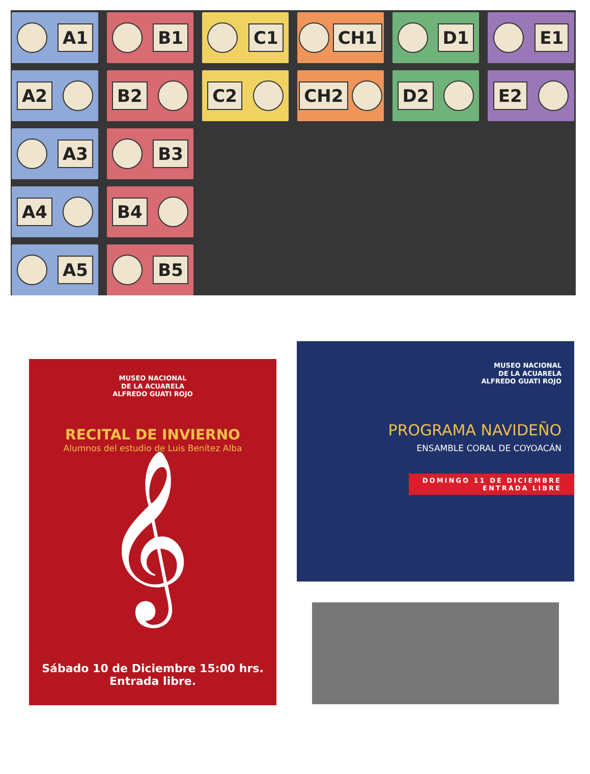A1
B1
C1
CH1
D1
E1
A2
B2
C2
CH2
D2
E2
A3
B3
A4
B4
A5
B5
MUSEO NACIONAL
DE LA ACUARELA
ALFREDO GUATI ROJO
RECITAL DE INVIERNO
Alumnos del estudio de Luis Benítez Alba
𝄞
Sábado 10 de Diciembre 15:00 hrs.
Entrada libre.
MUSEO NACIONAL
DE LA ACUARELA
ALFREDO GUATI ROJO
PROGRAMA NAVIDEÑO
ENSAMBLE CORAL DE COYOACÁN
DOMINGO 11 DE DICIEMBRE
ENTRADA LIBRE